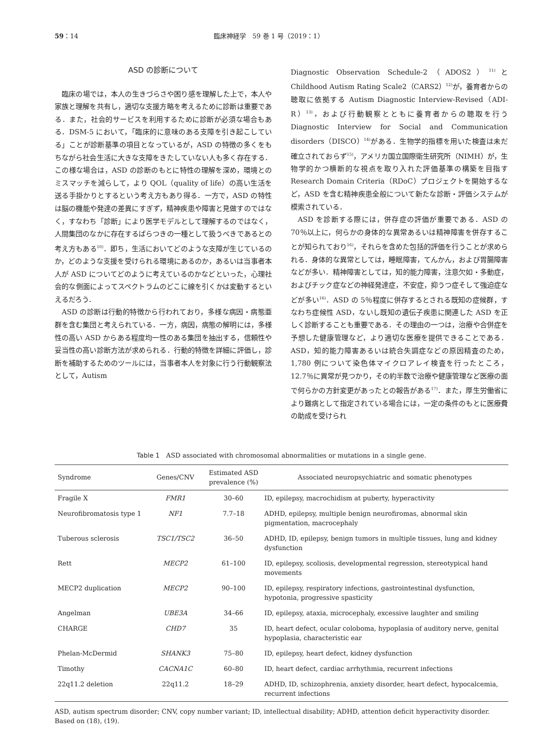59：14 臨床神経学　59 巻 1 号（2019：1）
ASD の診断について
臨床の場では，本人の生きづらさや困り感を理解した上で，本人や家族と理解を共有し，適切な支援方略を考えるために診断は重要である．また，社会的サービスを利用するために診断が必須な場合もある．DSM-5 において，「臨床的に意味のある支障を引き起こしている」ことが診断基準の項目となっているが，ASD の特徴の多くをもちながら社会生活に大きな支障をきたしていない人も多く存在する．この様な場合は，ASD の診断のもとに特性の理解を深め，環境とのミスマッチを減らして，より QOL（quality of life）の高い生活を送る手掛かりとするという考え方もあり得る．一方で，ASD の特性は脳の機能や発達の差異にすぎず，精神疾患や障害と見做すのではなく，すなわち「診断」により医学モデルとして理解するのではなく，人間集団のなかに存在するばらつきの一種として扱うべきであるとの考え方もある<sup>10)</sup>．即ち，生活においてどのような支障が生じているのか，どのような支援を受けられる環境にあるのか，あるいは当事者本人が ASD についてどのように考えているのかなどといった，心理社会的な側面によってスペクトラムのどこに線を引くかは変動するといえるだろう．
ASD の診断は行動的特徴から行われており，多様な病因・病態亜群を含む集団と考えられている．一方，病因，病態の解明には，多様性の高い ASD からある程度均一性のある集団を抽出する，信頼性や妥当性の高い診断方法が求められる．行動的特徴を詳細に評価し，診断を補助するためのツールには，当事者本人を対象に行う行動観察法として，Autism
Diagnostic Observation Schedule-2（ADOS2）<sup>11)</sup>と Childhood Autism Rating Scale2（CARS2）<sup>12)</sup>が，養育者からの聴取に依拠する Autism Diagnostic Interview-Revised（ADI-R）<sup>13)</sup>，および行動観察とともに養育者からの聴取を行う Diagnostic Interview for Social and Communication disorders（DISCO）<sup>14)</sup>がある．生物学的指標を用いた検査は未だ確立されておらず<sup>15)</sup>，アメリカ国立国際衛生研究所（NIMH）が，生物学的かつ横断的な視点を取り入れた評価基準の構築を目指す Research Domain Criteria（RDoC）プロジェクトを開始するなど，ASD を含む精神疾患全般について新たな診断・評価システムが模索されている．
ASD を診断する際には，併存症の評価が重要である．ASD の 70％以上に，何らかの身体的な異常あるいは精神障害を併存することが知られており<sup>16)</sup>，それらを含めた包括的評価を行うことが求められる．身体的な異常としては，睡眠障害，てんかん，および胃腸障害などが多い．精神障害としては，知的能力障害，注意欠如・多動症，およびチック症などの神経発達症，不安症，抑うつ症そして強迫症などが多い<sup>16)</sup>．ASD の 5％程度に併存するとされる既知の症候群，すなわち症候性 ASD，ないし既知の遺伝子疾患に関連した ASD を正しく診断することも重要である．その理由の一つは，治療や合併症を予想した健康管理など，より適切な医療を提供できることである．ASD，知的能力障害あるいは統合失調症などの原因精査のため，1,780 例について染色体マイクロアレイ検査を行ったところ，12.7％に異常が見つかり，その約半数で治療や健康管理など医療の面で何らかの方針変更があったとの報告がある<sup>17)</sup>．また，厚生労働省により難病として指定されている場合には，一定の条件のもとに医療費の助成を受けられ
Table 1　ASD associated with chromosomal abnormalities or mutations in a single gene.
| Syndrome | Genes/CNV | Estimated ASD prevalence (%) | Associated neuropsychiatric and somatic phenotypes |
| --- | --- | --- | --- |
| Fragile X | FMR1 | 30–60 | ID, epilepsy, macrochidism at puberty, hyperactivity |
| Neurofibromatosis type 1 | NF1 | 7.7–18 | ADHD, epilepsy, multiple benign neurofiromas, abnormal skin pigmentation, macrocephaly |
| Tuberous sclerosis | TSC1/TSC2 | 36–50 | ADHD, ID, epilepsy, benign tumors in multiple tissues, lung and kidney dysfunction |
| Rett | MECP2 | 61–100 | ID, epilepsy, scoliosis, developmental regression, stereotypical hand movements |
| MECP2 duplication | MECP2 | 90–100 | ID, epilepsy, respiratory infections, gastrointestinal dysfunction, hypotonia, progressive spasticity |
| Angelman | UBE3A | 34–66 | ID, epilepsy, ataxia, microcephaly, excessive laughter and smiling |
| CHARGE | CHD7 | 35 | ID, heart defect, ocular coloboma, hypoplasia of auditory nerve, genital hypoplasia, characteristic ear |
| Phelan-McDermid | SHANK3 | 75–80 | ID, epilepsy, heart defect, kidney dysfunction |
| Timothy | CACNA1C | 60–80 | ID, heart defect, cardiac arrhythmia, recurrent infections |
| 22q11.2 deletion | 22q11.2 | 18–29 | ADHD, ID, schizophrenia, anxiety disorder, heart defect, hypocalcemia, recurrent infections |
ASD, autism spectrum disorder; CNV, copy number variant; ID, intellectual disability; ADHD, attention deficit hyperactivity disorder. Based on (18), (19).